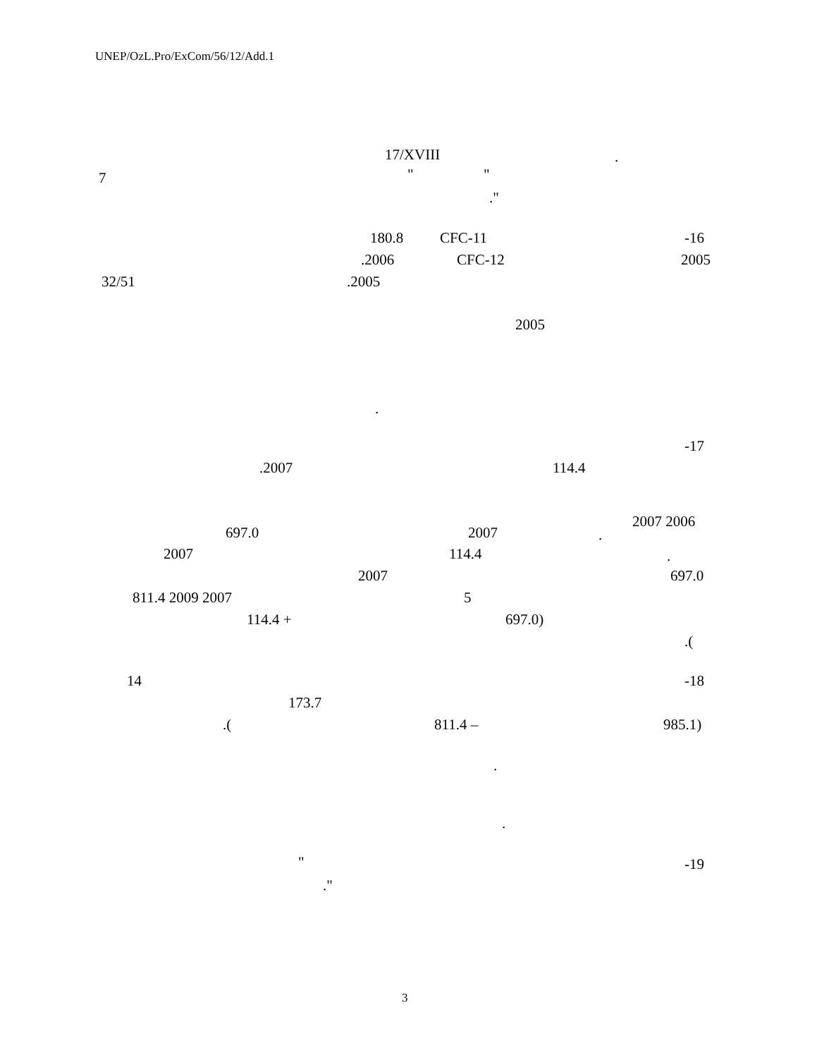UNEP/OzL.Pro/ExCom/56/12/Add.1
17/XVIII .
7 " "
."
180.8 CFC-11 -16
.2006 CFC-12 2005
32/51 .2005
2005
.
-17
.2007 114.4
2007 2006
697.0 2007 .
2007 114.4 .
2007 697.0
811.4 2009 2007 5
114.4 + 697.0)
.(
14 -18
173.7
.( 811.4 – 985.1)
.
.
" -19
."
3